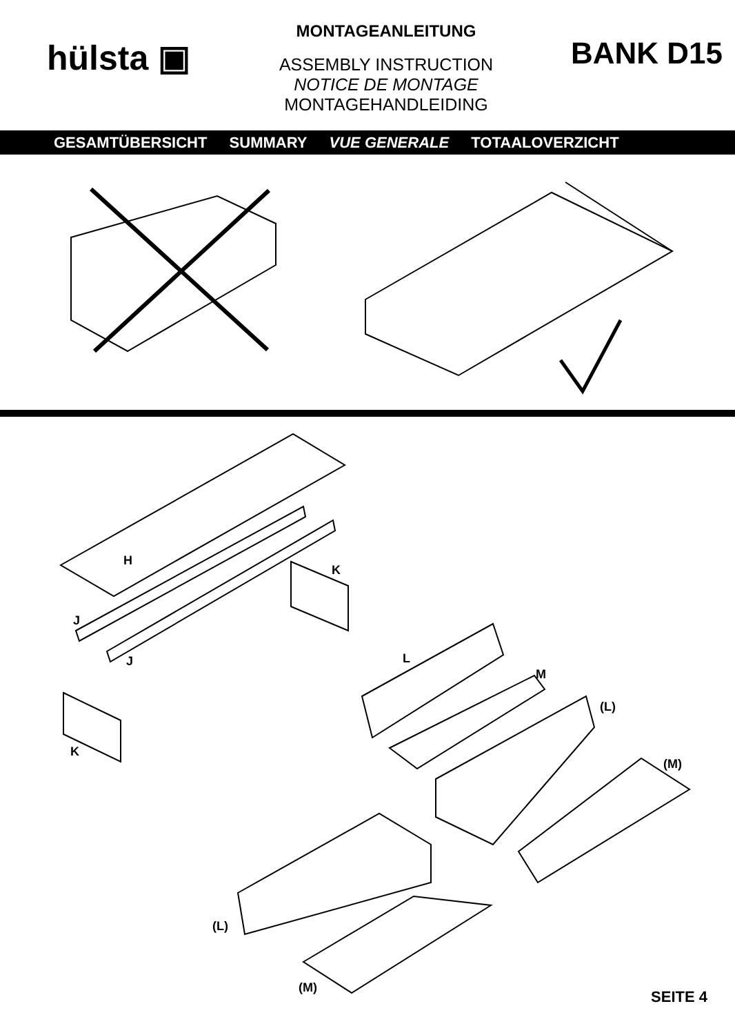hülsta ▣
MONTAGEANLEITUNG
ASSEMBLY INSTRUCTION
NOTICE DE MONTAGE
MONTAGEHANDLEIDING
BANK D15
GESAMTÜBERSICHT SUMMARY VUE GENERALE TOTAALOVERZICHT
H
K
J
J L
M
(L)
K
(M)
(L)
(M)
SEITE 4